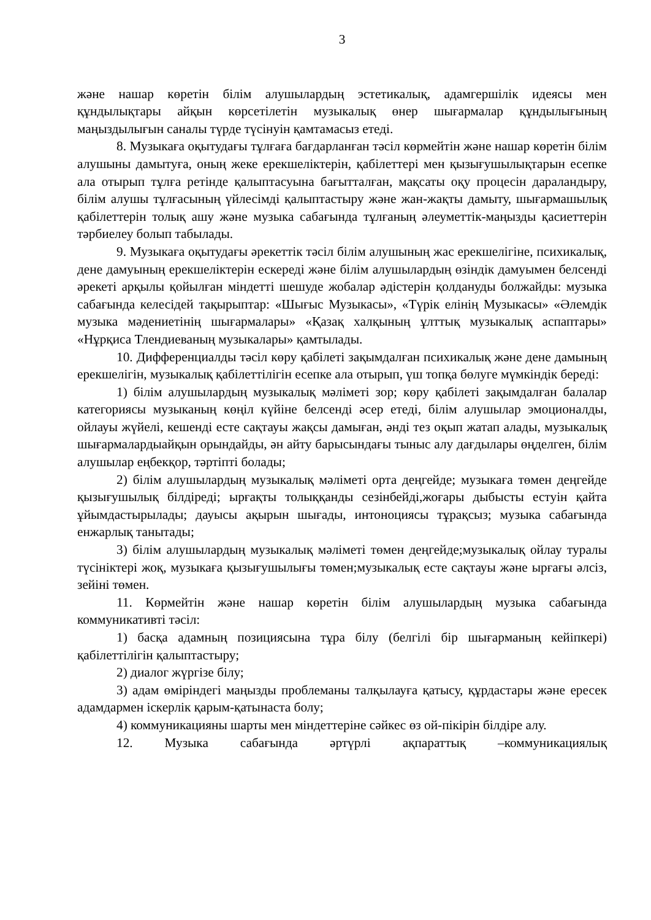3
және нашар көретін білім алушылардың эстетикалық, адамгершілік идеясы мен құндылықтары айқын көрсетілетін музыкалық өнер шығармалар құндылығының маңыздылығын саналы түрде түсінуін қамтамасыз етеді.
8. Музыкаға оқытудағы тұлғаға бағдарланған тәсіл көрмейтін және нашар көретін білім алушыны дамытуға, оның жеке ерекшеліктерін, қабілеттері мен қызығушылықтарын есепке ала отырып тұлға ретінде қалыптасуына бағытталған, мақсаты оқу процесін дараландыру, білім алушы тұлғасының үйлесімді қалыптастыру және жан-жақты дамыту, шығармашылық қабілеттерін толық ашу және музыка сабағында тұлғаның әлеуметтік-маңызды қасиеттерін тәрбиелеу болып табылады.
9. Музыкаға оқытудағы әрекеттік тәсіл білім алушының жас ерекшелігіне, психикалық, дене дамуының ерекшеліктерін ескереді және білім алушылардың өзіндік дамуымен белсенді әрекеті арқылы қойылған міндетті шешуде жобалар әдістерін қолдануды болжайды: музыка сабағында келесідей тақырыптар: «Шығыс Музыкасы», «Түрік елінің Музыкасы» «Әлемдік музыка мәдениетінің шығармалары» «Қазақ халқының ұлттық музыкалық аспаптары» «Нұрқиса Тлендиеваның музыкалары» қамтылады.
10. Дифференциалды тәсіл көру қабілеті зақымдалған психикалық және дене дамының ерекшелігін, музыкалық қабілеттілігін есепке ала отырып, үш топқа бөлуге мүмкіндік береді:
1) білім алушылардың музыкалық мәліметі зор; көру қабілеті зақымдалған балалар категориясы музыканың көңіл күйіне белсенді әсер етеді, білім алушылар эмоционалды, ойлауы жүйелі, кешенді есте сақтауы жақсы дамыған, әнді тез оқып жатап алады, музыкалық шығармалардыайқын орындайды, ән айту барысындағы тыныс алу дағдылары өңделген, білім алушылар еңбекқор, тәртіпті болады;
2) білім алушылардың музыкалық мәліметі орта деңгейде; музыкаға төмен деңгейде қызығушылық білдіреді; ырғақты толыққанды сезінбейді,жоғары дыбысты естуін қайта ұйымдастырылады; дауысы ақырын шығады, интоноциясы тұрақсыз; музыка сабағында енжарлық танытады;
3) білім алушылардың музыкалық мәліметі төмен деңгейде;музыкалық ойлау туралы түсініктері жоқ, музыкаға қызығушылығы төмен;музыкалық есте сақтауы және ырғағы әлсіз, зейіні төмен.
11. Көрмейтін және нашар көретін білім алушылардың музыка сабағында коммуникативті тәсіл:
1) басқа адамның позициясына тұра білу (белгілі бір шығарманың кейіпкері) қабілеттілігін қалыптастыру;
2) диалог жүргізе білу;
3) адам өміріндегі маңызды проблеманы талқылауға қатысу, құрдастары және ересек адамдармен іскерлік қарым-қатынаста болу;
4) коммуникацияны шарты мен міндеттеріне сәйкес өз ой-пікірін білдіре алу.
12. Музыка сабағында әртүрлі ақпараттық –коммуникациялық